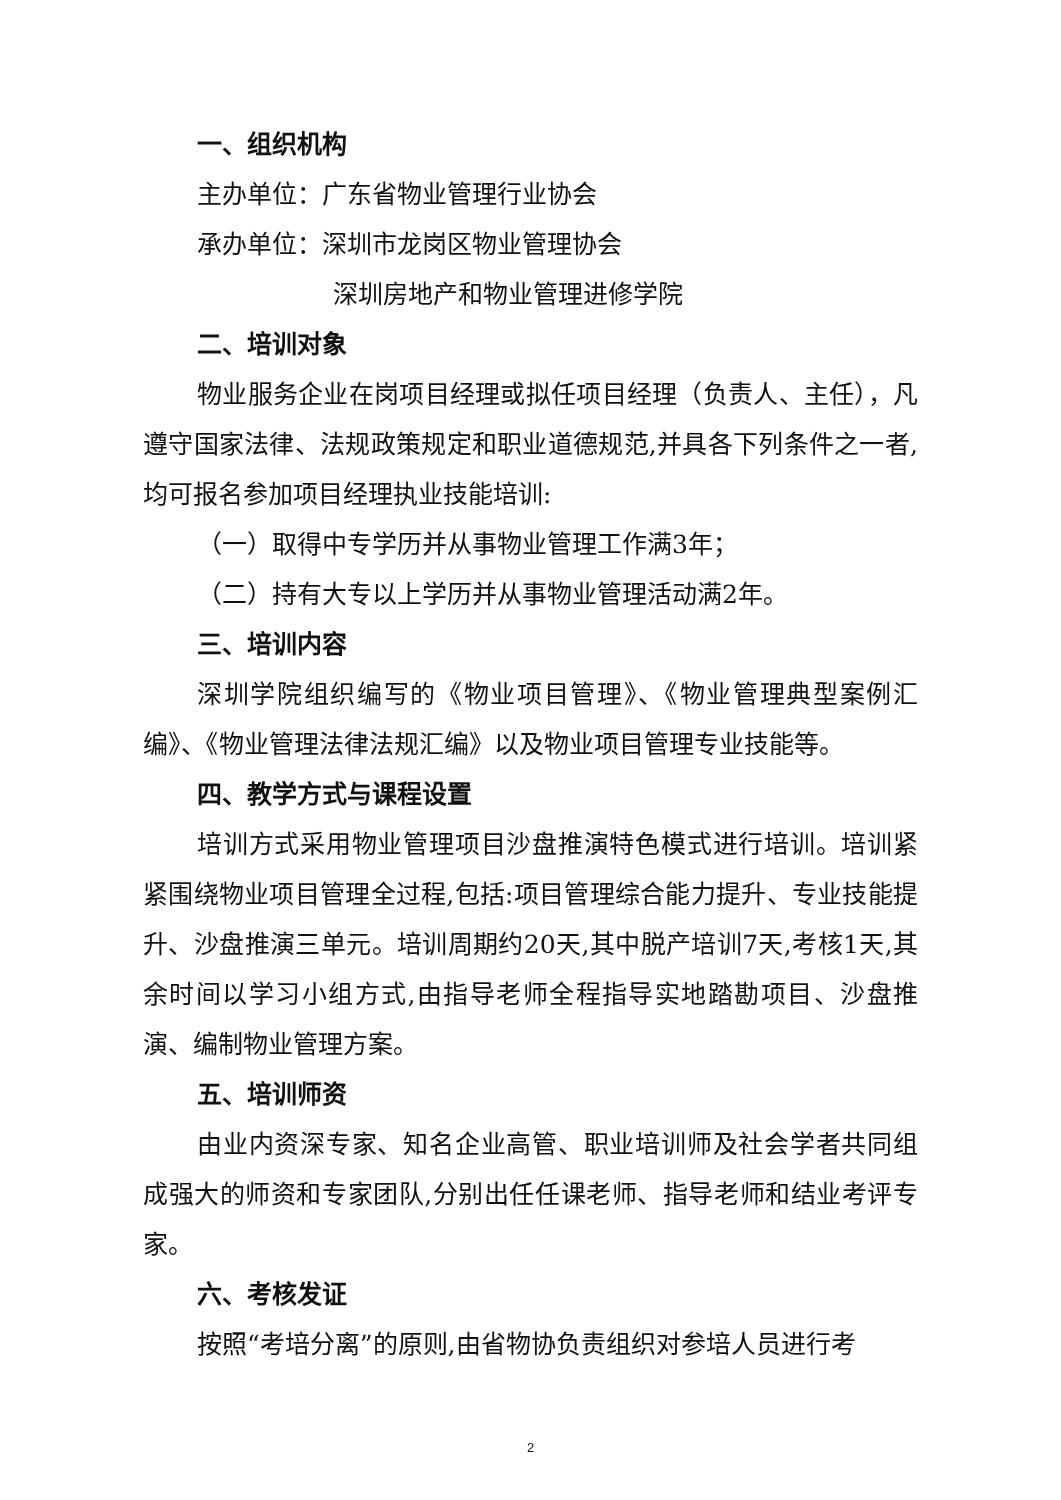一、组织机构
主办单位：广东省物业管理行业协会
承办单位：深圳市龙岗区物业管理协会
深圳房地产和物业管理进修学院
二、培训对象
物业服务企业在岗项目经理或拟任项目经理（负责人、主任），凡遵守国家法律、法规政策规定和职业道德规范,并具各下列条件之一者,均可报名参加项目经理执业技能培训:
（一）取得中专学历并从事物业管理工作满3年；
（二）持有大专以上学历并从事物业管理活动满2年。
三、培训内容
深圳学院组织编写的《物业项目管理》、《物业管理典型案例汇编》、《物业管理法律法规汇编》以及物业项目管理专业技能等。
四、教学方式与课程设置
培训方式采用物业管理项目沙盘推演特色模式进行培训。培训紧紧围绕物业项目管理全过程,包括:项目管理综合能力提升、专业技能提升、沙盘推演三单元。培训周期约20天,其中脱产培训7天,考核1天,其余时间以学习小组方式,由指导老师全程指导实地踏勘项目、沙盘推演、编制物业管理方案。
五、培训师资
由业内资深专家、知名企业高管、职业培训师及社会学者共同组成强大的师资和专家团队,分别出任任课老师、指导老师和结业考评专家。
六、考核发证
按照“考培分离”的原则,由省物协负责组织对参培人员进行考
2